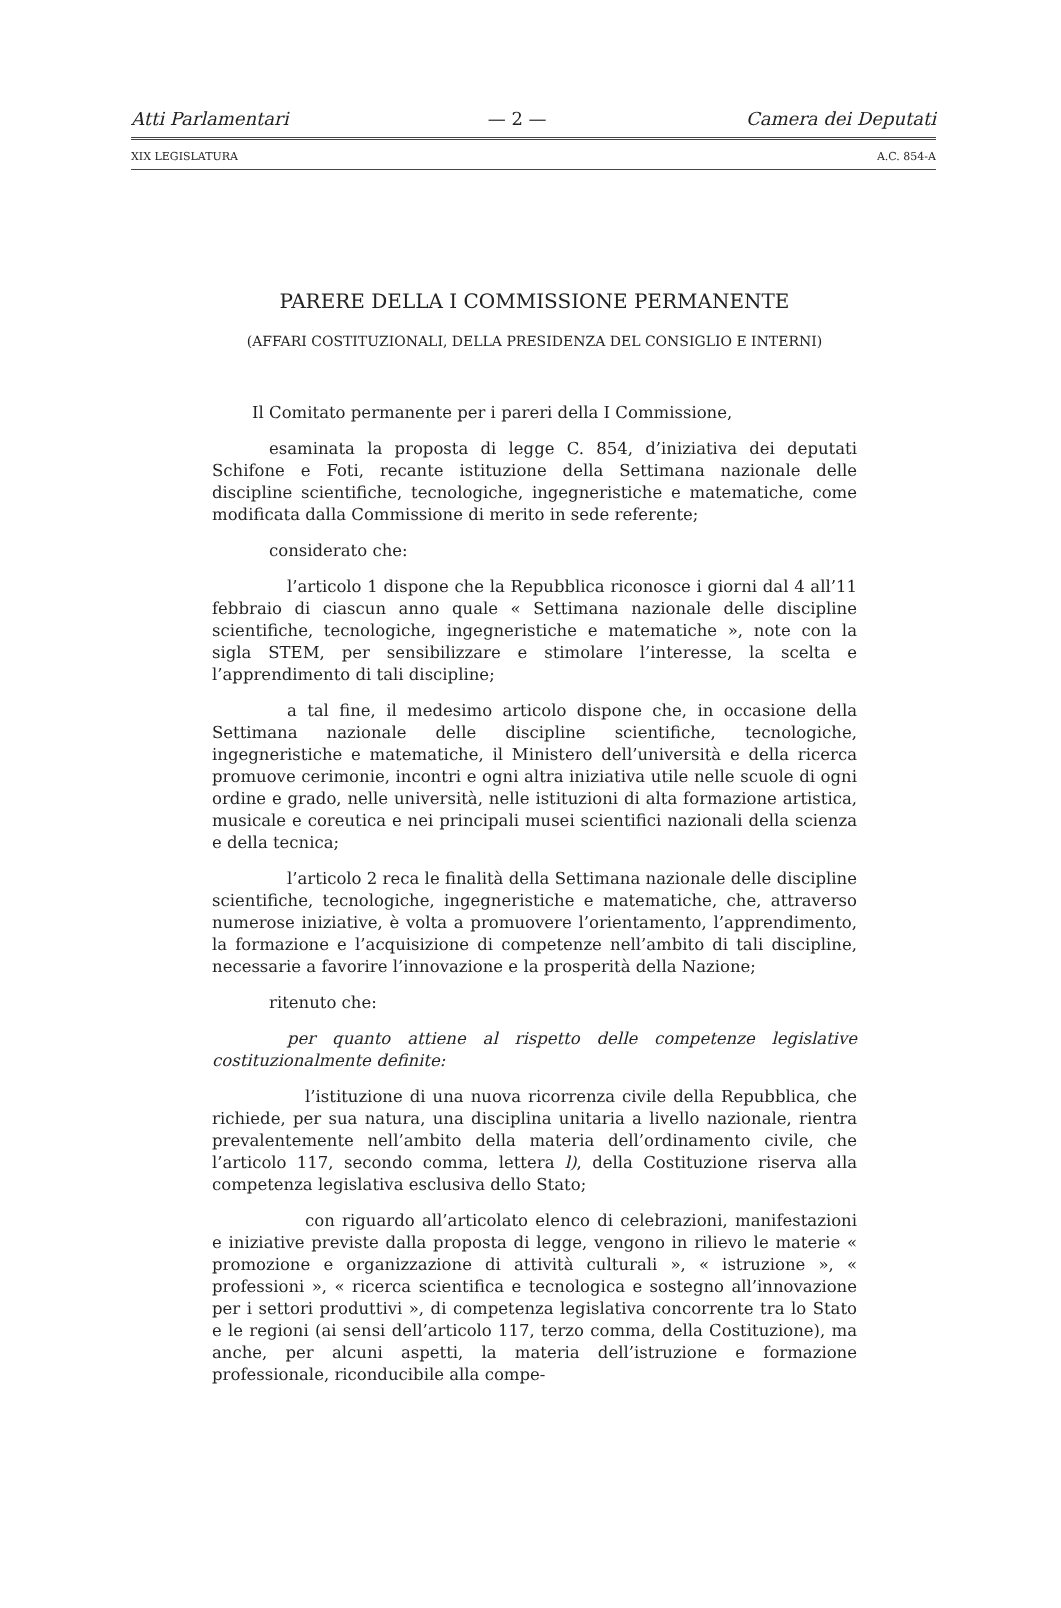Atti Parlamentari — 2 — Camera dei Deputati
XIX LEGISLATURA A.C. 854-A
PARERE DELLA I COMMISSIONE PERMANENTE
(AFFARI COSTITUZIONALI, DELLA PRESIDENZA DEL CONSIGLIO E INTERNI)
Il Comitato permanente per i pareri della I Commissione,
esaminata la proposta di legge C. 854, d’iniziativa dei deputati Schifone e Foti, recante istituzione della Settimana nazionale delle discipline scientifiche, tecnologiche, ingegneristiche e matematiche, come modificata dalla Commissione di merito in sede referente;
considerato che:
l’articolo 1 dispone che la Repubblica riconosce i giorni dal 4 all’11 febbraio di ciascun anno quale « Settimana nazionale delle discipline scientifiche, tecnologiche, ingegneristiche e matematiche », note con la sigla STEM, per sensibilizzare e stimolare l’interesse, la scelta e l’apprendimento di tali discipline;
a tal fine, il medesimo articolo dispone che, in occasione della Settimana nazionale delle discipline scientifiche, tecnologiche, ingegneristiche e matematiche, il Ministero dell’università e della ricerca promuove cerimonie, incontri e ogni altra iniziativa utile nelle scuole di ogni ordine e grado, nelle università, nelle istituzioni di alta formazione artistica, musicale e coreutica e nei principali musei scientifici nazionali della scienza e della tecnica;
l’articolo 2 reca le finalità della Settimana nazionale delle discipline scientifiche, tecnologiche, ingegneristiche e matematiche, che, attraverso numerose iniziative, è volta a promuovere l’orientamento, l’apprendimento, la formazione e l’acquisizione di competenze nell’ambito di tali discipline, necessarie a favorire l’innovazione e la prosperità della Nazione;
ritenuto che:
per quanto attiene al rispetto delle competenze legislative costituzionalmente definite:
l’istituzione di una nuova ricorrenza civile della Repubblica, che richiede, per sua natura, una disciplina unitaria a livello nazionale, rientra prevalentemente nell’ambito della materia dell’ordinamento civile, che l’articolo 117, secondo comma, lettera l), della Costituzione riserva alla competenza legislativa esclusiva dello Stato;
con riguardo all’articolato elenco di celebrazioni, manifestazioni e iniziative previste dalla proposta di legge, vengono in rilievo le materie « promozione e organizzazione di attività culturali », « istruzione », « professioni », « ricerca scientifica e tecnologica e sostegno all’innovazione per i settori produttivi », di competenza legislativa concorrente tra lo Stato e le regioni (ai sensi dell’articolo 117, terzo comma, della Costituzione), ma anche, per alcuni aspetti, la materia dell’istruzione e formazione professionale, riconducibile alla compe-